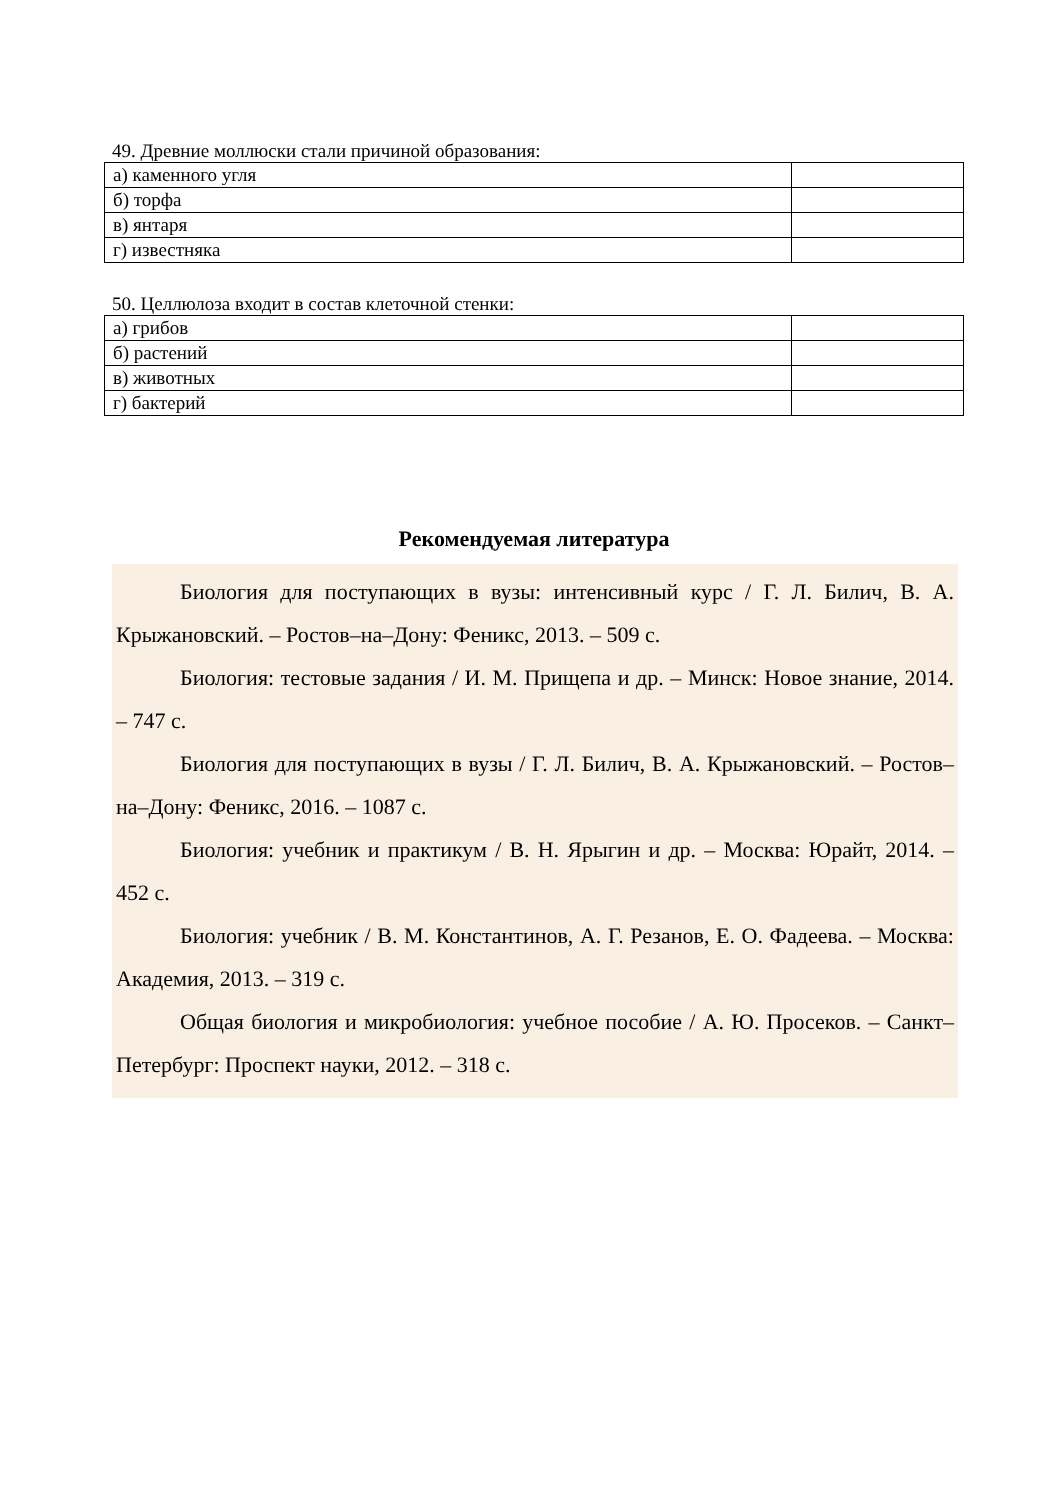49. Древние моллюски стали причиной образования:
| а) каменного угля | |
| б) торфа | |
| в) янтаря | |
| г) известняка | |
50. Целлюлоза входит в состав клеточной стенки:
| а) грибов | |
| б) растений | |
| в) животных | |
| г) бактерий | |
Рекомендуемая литература
Биология для поступающих в вузы: интенсивный курс / Г. Л. Билич, В. А. Крыжановский. – Ростов–на–Дону: Феникс, 2013. – 509 с.
Биология: тестовые задания / И. М. Прищепа и др. – Минск: Новое знание, 2014. – 747 с.
Биология для поступающих в вузы / Г. Л. Билич, В. А. Крыжановский. – Ростов–на–Дону: Феникс, 2016. – 1087 с.
Биология: учебник и практикум / В. Н. Ярыгин и др. – Москва: Юрайт, 2014. – 452 с.
Биология: учебник / В. М. Константинов, А. Г. Резанов, Е. О. Фадеева. – Москва: Академия, 2013. – 319 с.
Общая биология и микробиология: учебное пособие / А. Ю. Просеков. – Санкт–Петербург: Проспект науки, 2012. – 318 с.